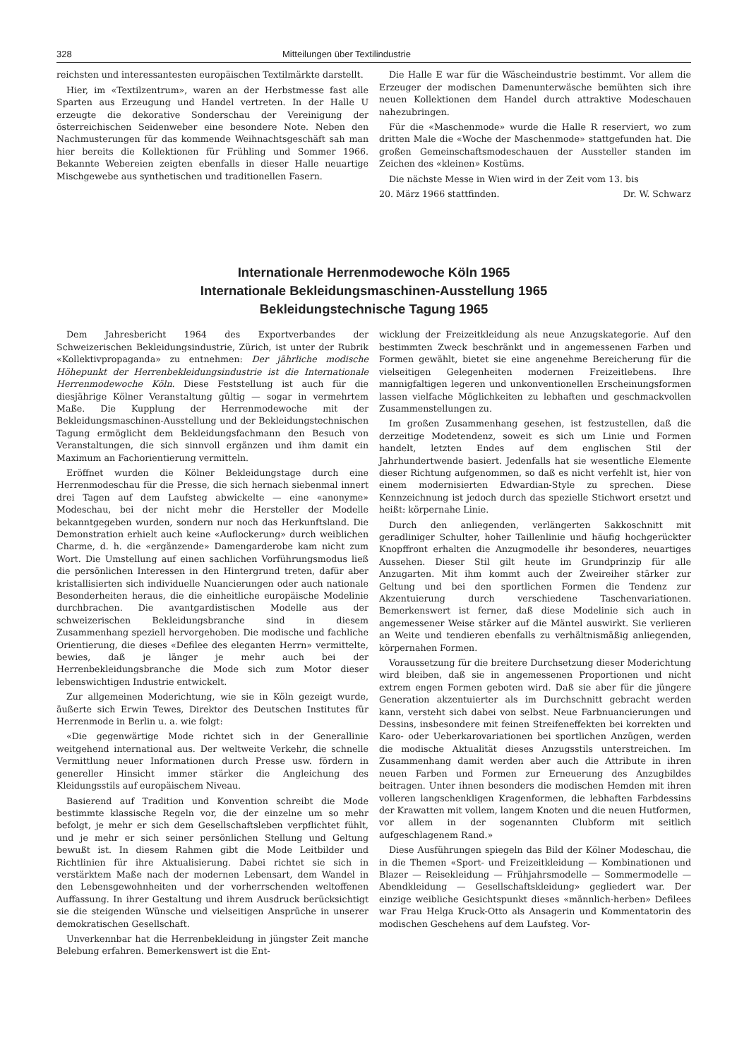328 Mitteilungen über Textilindustrie
reichsten und interessantesten europäischen Textilmärkte darstellt.
Hier, im «Textilzentrum», waren an der Herbstmesse fast alle Sparten aus Erzeugung und Handel vertreten. In der Halle U erzeugte die dekorative Sonderschau der Vereinigung der österreichischen Seidenweber eine besondere Note. Neben den Nachmusterungen für das kommende Weihnachtsgeschäft sah man hier bereits die Kollektionen für Frühling und Sommer 1966. Bekannte Webereien zeigten ebenfalls in dieser Halle neuartige Mischgewebe aus synthetischen und traditionellen Fasern.
Die Halle E war für die Wäscheindustrie bestimmt. Vor allem die Erzeuger der modischen Damenunterwäsche bemühten sich ihre neuen Kollektionen dem Handel durch attraktive Modeschauen nahezubringen.
Für die «Maschenmode» wurde die Halle R reserviert, wo zum dritten Male die «Woche der Maschenmode» stattgefunden hat. Die großen Gemeinschaftsmodeschauen der Aussteller standen im Zeichen des «kleinen» Kostüms.
Die nächste Messe in Wien wird in der Zeit vom 13. bis
20. März 1966 stattfinden. Dr. W. Schwarz
Internationale Herrenmodewoche Köln 1965
Internationale Bekleidungsmaschinen-Ausstellung 1965
Bekleidungstechnische Tagung 1965
Dem Jahresbericht 1964 des Exportverbandes der Schweizerischen Bekleidungsindustrie, Zürich, ist unter der Rubrik «Kollektivpropaganda» zu entnehmen: Der jährliche modische Höhepunkt der Herrenbekleidungsindustrie ist die Internationale Herrenmodewoche Köln. Diese Feststellung ist auch für die diesjährige Kölner Veranstaltung gültig — sogar in vermehrtem Maße. Die Kupplung der Herrenmodewoche mit der Bekleidungsmaschinen-Ausstellung und der Bekleidungstechnischen Tagung ermöglicht dem Bekleidungsfachmann den Besuch von Veranstaltungen, die sich sinnvoll ergänzen und ihm damit ein Maximum an Fachorientierung vermitteln.
Eröffnet wurden die Kölner Bekleidungstage durch eine Herrenmodeschau für die Presse, die sich hernach siebenmal innert drei Tagen auf dem Laufsteg abwickelte — eine «anonyme» Modeschau, bei der nicht mehr die Hersteller der Modelle bekanntgegeben wurden, sondern nur noch das Herkunftsland. Die Demonstration erhielt auch keine «Auflockerung» durch weiblichen Charme, d. h. die «ergänzende» Damengarderobe kam nicht zum Wort. Die Umstellung auf einen sachlichen Vorführungsmodus ließ die persönlichen Interessen in den Hintergrund treten, dafür aber kristallisierten sich individuelle Nuancierungen oder auch nationale Besonderheiten heraus, die die einheitliche europäische Modelinie durchbrachen. Die avantgardistischen Modelle aus der schweizerischen Bekleidungsbranche sind in diesem Zusammenhang speziell hervorgehoben. Die modische und fachliche Orientierung, die dieses «Defilee des eleganten Herrn» vermittelte, bewies, daß je länger je mehr auch bei der Herrenbekleidungsbranche die Mode sich zum Motor dieser lebenswichtigen Industrie entwickelt.
Zur allgemeinen Moderichtung, wie sie in Köln gezeigt wurde, äußerte sich Erwin Tewes, Direktor des Deutschen Institutes für Herrenmode in Berlin u. a. wie folgt:
«Die gegenwärtige Mode richtet sich in der Generallinie weitgehend international aus. Der weltweite Verkehr, die schnelle Vermittlung neuer Informationen durch Presse usw. fördern in genereller Hinsicht immer stärker die Angleichung des Kleidungsstils auf europäischem Niveau.
Basierend auf Tradition und Konvention schreibt die Mode bestimmte klassische Regeln vor, die der einzelne um so mehr befolgt, je mehr er sich dem Gesellschaftsleben verpflichtet fühlt, und je mehr er sich seiner persönlichen Stellung und Geltung bewußt ist. In diesem Rahmen gibt die Mode Leitbilder und Richtlinien für ihre Aktualisierung. Dabei richtet sie sich in verstärktem Maße nach der modernen Lebensart, dem Wandel in den Lebensgewohnheiten und der vorherrschenden weltoffenen Auffassung. In ihrer Gestaltung und ihrem Ausdruck berücksichtigt sie die steigenden Wünsche und vielseitigen Ansprüche in unserer demokratischen Gesellschaft.
Unverkennbar hat die Herrenbekleidung in jüngster Zeit manche Belebung erfahren. Bemerkenswert ist die Ent-
wicklung der Freizeitkleidung als neue Anzugskategorie. Auf den bestimmten Zweck beschränkt und in angemessenen Farben und Formen gewählt, bietet sie eine angenehme Bereicherung für die vielseitigen Gelegenheiten modernen Freizeitlebens. Ihre mannigfaltigen legeren und unkonventionellen Erscheinungsformen lassen vielfache Möglichkeiten zu lebhaften und geschmackvollen Zusammenstellungen zu.
Im großen Zusammenhang gesehen, ist festzustellen, daß die derzeitige Modetendenz, soweit es sich um Linie und Formen handelt, letzten Endes auf dem englischen Stil der Jahrhundertwende basiert. Jedenfalls hat sie wesentliche Elemente dieser Richtung aufgenommen, so daß es nicht verfehlt ist, hier von einem modernisierten Edwardian-Style zu sprechen. Diese Kennzeichnung ist jedoch durch das spezielle Stichwort ersetzt und heißt: körpernahe Linie.
Durch den anliegenden, verlängerten Sakkoschnitt mit geradliniger Schulter, hoher Taillenlinie und häufig hochgerückter Knopffront erhalten die Anzugmodelle ihr besonderes, neuartiges Aussehen. Dieser Stil gilt heute im Grundprinzip für alle Anzugarten. Mit ihm kommt auch der Zweireiher stärker zur Geltung und bei den sportlichen Formen die Tendenz zur Akzentuierung durch verschiedene Taschenvariationen. Bemerkenswert ist ferner, daß diese Modelinie sich auch in angemessener Weise stärker auf die Mäntel auswirkt. Sie verlieren an Weite und tendieren ebenfalls zu verhältnismäßig anliegenden, körpernahen Formen.
Voraussetzung für die breitere Durchsetzung dieser Moderichtung wird bleiben, daß sie in angemessenen Proportionen und nicht extrem engen Formen geboten wird. Daß sie aber für die jüngere Generation akzentuierter als im Durchschnitt gebracht werden kann, versteht sich dabei von selbst. Neue Farbnuancierungen und Dessins, insbesondere mit feinen Streifeneffekten bei korrekten und Karo- oder Ueberkarovariationen bei sportlichen Anzügen, werden die modische Aktualität dieses Anzugsstils unterstreichen. Im Zusammenhang damit werden aber auch die Attribute in ihren neuen Farben und Formen zur Erneuerung des Anzugbildes beitragen. Unter ihnen besonders die modischen Hemden mit ihren volleren langschenkligen Kragenformen, die lebhaften Farbdessins der Krawatten mit vollem, langem Knoten und die neuen Hutformen, vor allem in der sogenannten Clubform mit seitlich aufgeschlagenem Rand.»
Diese Ausführungen spiegeln das Bild der Kölner Modeschau, die in die Themen «Sport- und Freizeitkleidung — Kombinationen und Blazer — Reisekleidung — Frühjahrsmodelle — Sommermodelle — Abendkleidung — Gesellschaftskleidung» gegliedert war. Der einzige weibliche Gesichtspunkt dieses «männlich-herben» Defilees war Frau Helga Kruck-Otto als Ansagerin und Kommentatorin des modischen Geschehens auf dem Laufsteg. Vor-